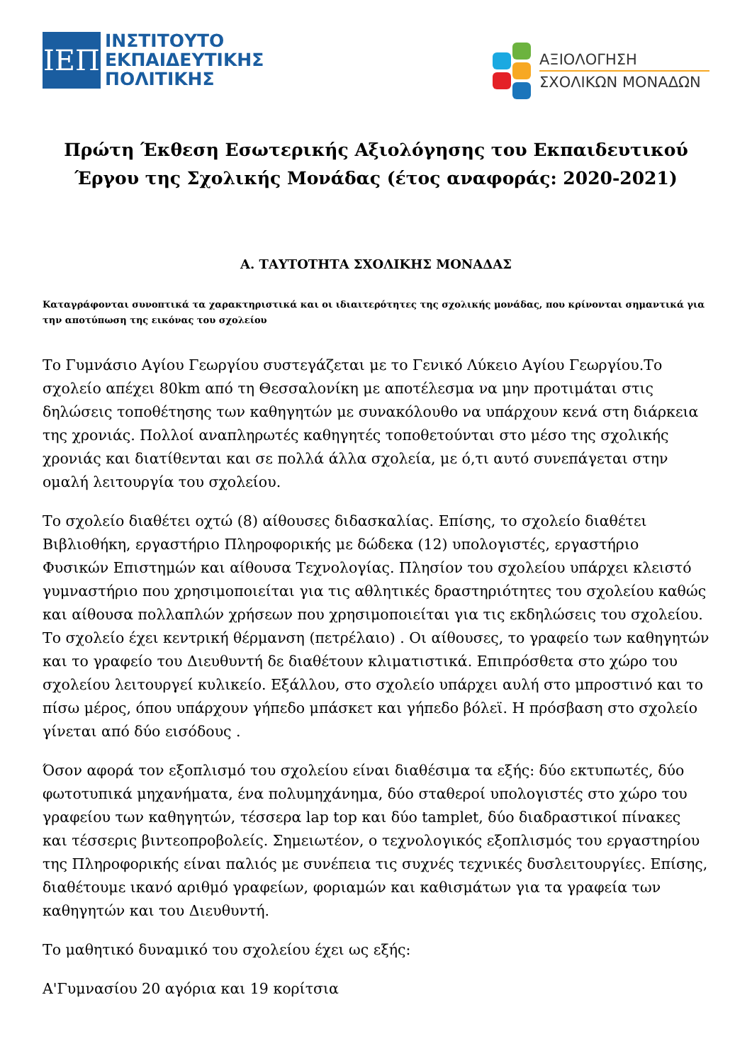ΙΕΠ
ΙΝΣΤΙΤΟΥΤΟ
ΕΚΠΑΙΔΕΥΤΙΚΗΣ
ΠΟΛΙΤΙΚΗΣ
ΑΞΙΟΛΟΓΗΣΗ
ΣΧΟΛΙΚΩΝ ΜΟΝΑΔΩΝ
Πρώτη Έκθεση Εσωτερικής Αξιολόγησης του Εκπαιδευτικού Έργου της Σχολικής Μονάδας (έτος αναφοράς: 2020-2021)
Α. ΤΑΥΤΟΤΗΤΑ ΣΧΟΛΙΚΗΣ ΜΟΝΑΔΑΣ
Καταγράφονται συνοπτικά τα χαρακτηριστικά και οι ιδιαιτερότητες της σχολικής μονάδας, που κρίνονται σημαντικά για την αποτύπωση της εικόνας του σχολείου
Το Γυμνάσιο Αγίου Γεωργίου συστεγάζεται με το Γενικό Λύκειο Αγίου Γεωργίου.Το σχολείο απέχει 80km από τη Θεσσαλονίκη με αποτέλεσμα να μην προτιμάται στις δηλώσεις τοποθέτησης των καθηγητών με συνακόλουθο να υπάρχουν κενά στη διάρκεια της χρονιάς. Πολλοί αναπληρωτές καθηγητές τοποθετούνται στο μέσο της σχολικής χρονιάς και διατίθενται και σε πολλά άλλα σχολεία, με ό,τι αυτό συνεπάγεται στην ομαλή λειτουργία του σχολείου.
Το σχολείο διαθέτει οχτώ (8) αίθουσες διδασκαλίας. Επίσης, το σχολείο διαθέτει Βιβλιοθήκη, εργαστήριο Πληροφορικής με δώδεκα (12) υπολογιστές, εργαστήριο Φυσικών Επιστημών και αίθουσα Τεχνολογίας. Πλησίον του σχολείου υπάρχει κλειστό γυμναστήριο που χρησιμοποιείται για τις αθλητικές δραστηριότητες του σχολείου καθώς και αίθουσα πολλαπλών χρήσεων που χρησιμοποιείται για τις εκδηλώσεις του σχολείου. Το σχολείο έχει κεντρική θέρμανση (πετρέλαιο) . Οι αίθουσες, το γραφείο των καθηγητών και το γραφείο του Διευθυντή δε διαθέτουν κλιματιστικά. Επιπρόσθετα στο χώρο του σχολείου λειτουργεί κυλικείο. Εξάλλου, στο σχολείο υπάρχει αυλή στο μπροστινό και το πίσω μέρος, όπου υπάρχουν γήπεδο μπάσκετ και γήπεδο βόλεϊ. Η πρόσβαση στο σχολείο γίνεται από δύο εισόδους .
Όσον αφορά τον εξοπλισμό του σχολείου είναι διαθέσιμα τα εξής: δύο εκτυπωτές, δύο φωτοτυπικά μηχανήματα, ένα πολυμηχάνημα, δύο σταθεροί υπολογιστές στο χώρο του γραφείου των καθηγητών, τέσσερα lap top και δύο tamplet, δύο διαδραστικοί πίνακες και τέσσερις βιντεοπροβολείς. Σημειωτέον, ο τεχνολογικός εξοπλισμός του εργαστηρίου της Πληροφορικής είναι παλιός με συνέπεια τις συχνές τεχνικές δυσλειτουργίες. Επίσης, διαθέτουμε ικανό αριθμό γραφείων, φοριαμών και καθισμάτων για τα γραφεία των καθηγητών και του Διευθυντή.
Το μαθητικό δυναμικό του σχολείου έχει ως εξής:
Α'Γυμνασίου 20 αγόρια και 19 κορίτσια